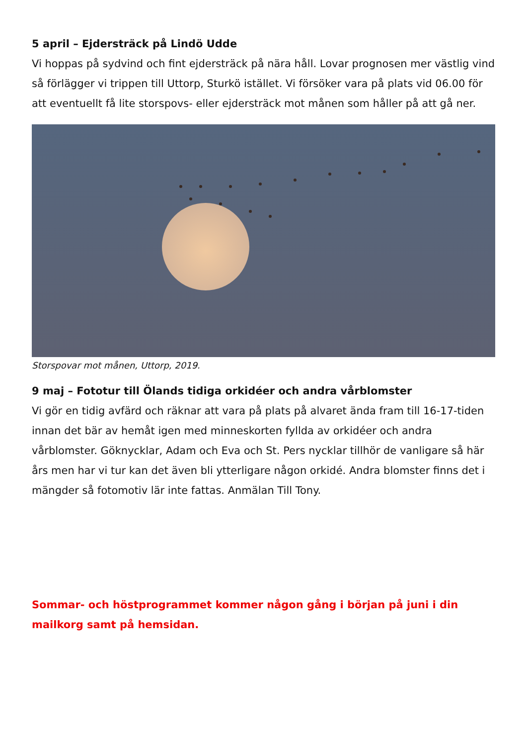5 april – Ejdersträck på Lindö Udde
Vi hoppas på sydvind och fint ejdersträck på nära håll. Lovar prognosen mer västlig vind så förlägger vi trippen till Uttorp, Sturkö istället. Vi försöker vara på plats vid 06.00 för att eventuellt få lite storspovs- eller ejdersträck mot månen som håller på att gå ner.
Storspovar mot månen, Uttorp, 2019.
9 maj – Fototur till Ölands tidiga orkidéer och andra vårblomster
Vi gör en tidig avfärd och räknar att vara på plats på alvaret ända fram till 16-17-tiden innan det bär av hemåt igen med minneskorten fyllda av orkidéer och andra vårblomster. Göknycklar, Adam och Eva och St. Pers nycklar tillhör de vanligare så här års men har vi tur kan det även bli ytterligare någon orkidé. Andra blomster finns det i mängder så fotomotiv lär inte fattas. Anmälan Till Tony.
Sommar- och höstprogrammet kommer någon gång i början på juni i din mailkorg samt på hemsidan.